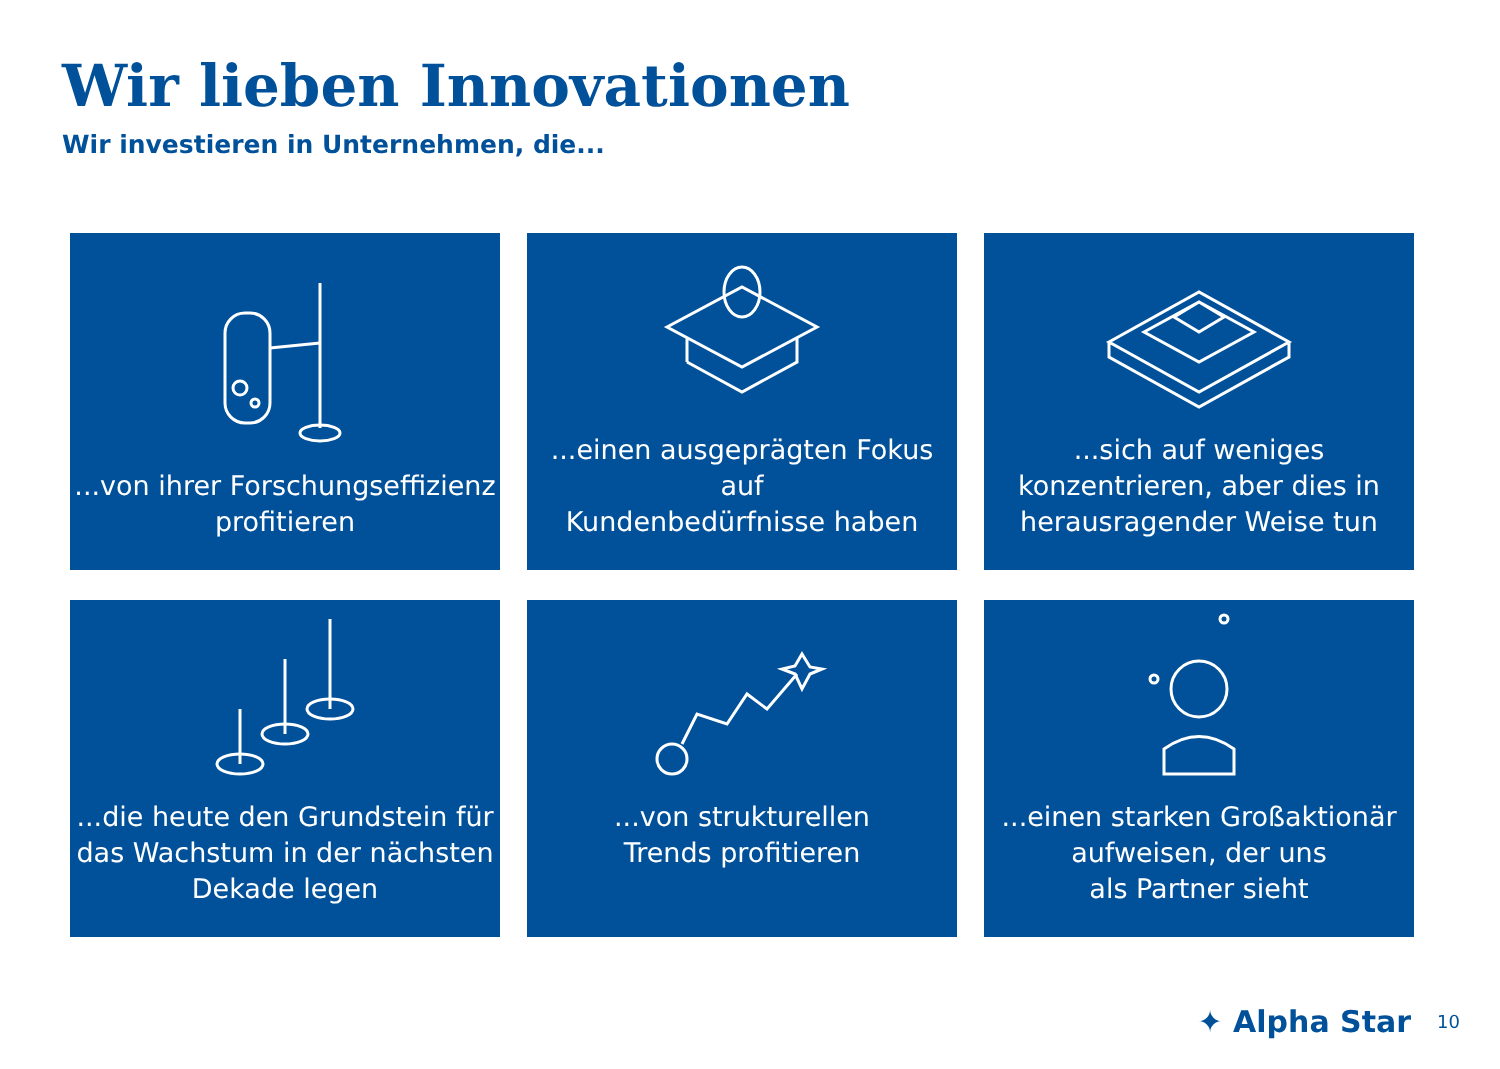Wir lieben Innovationen
Wir investieren in Unternehmen, die...
...von ihrer Forschungseffizienz
profitieren
...einen ausgeprägten Fokus auf
Kundenbedürfnisse haben
...sich auf weniges
konzentrieren, aber dies in
herausragender Weise tun
...die heute den Grundstein für
das Wachstum in der nächsten
Dekade legen
...von strukturellen
Trends profitieren
...einen starken Großaktionär
aufweisen, der uns
als Partner sieht
✦ Alpha Star 10